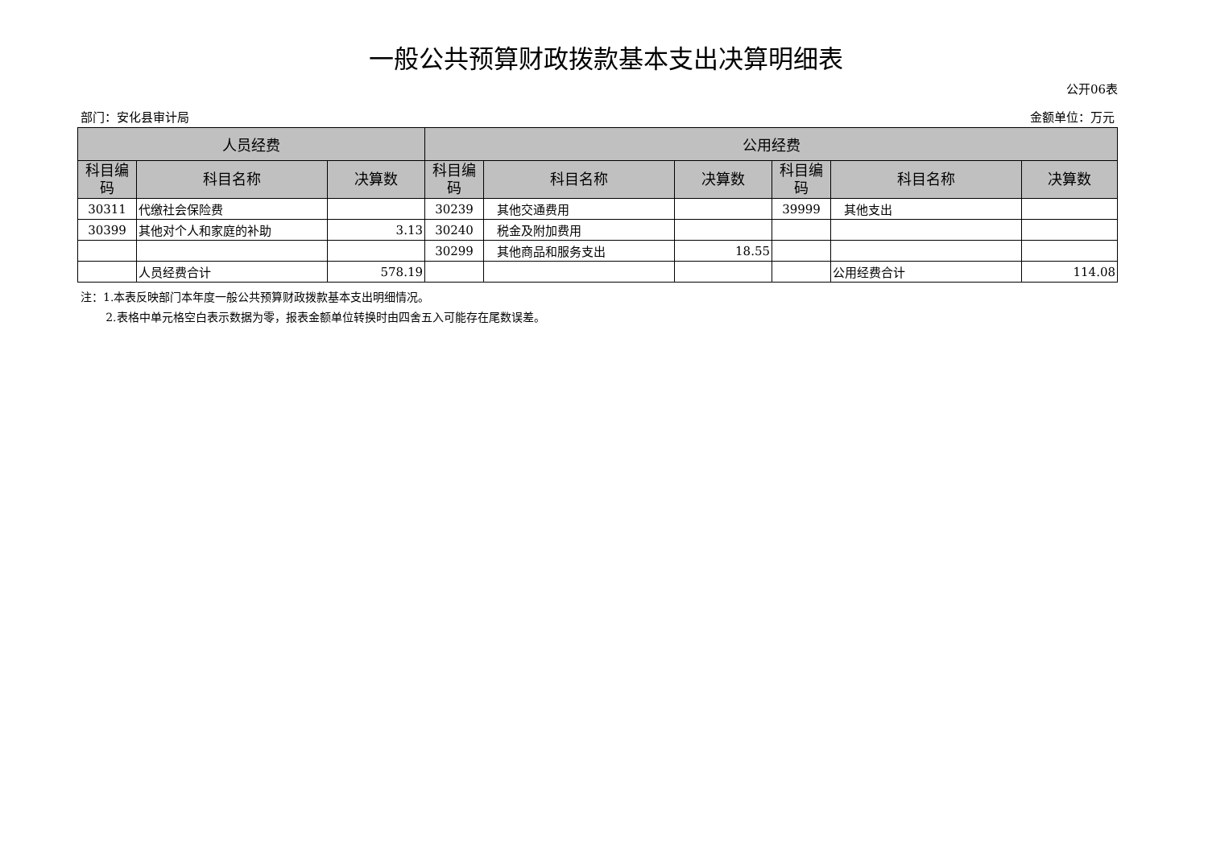一般公共预算财政拨款基本支出决算明细表
公开06表
部门：安化县审计局 金额单位：万元
| 人员经费 | | | 公用经费 | | | | | |
| --- | --- | --- | --- | --- | --- | --- | --- | --- |
| 科目编码 | 科目名称 | 决算数 | 科目编码 | 科目名称 | 决算数 | 科目编码 | 科目名称 | 决算数 |
| 30311 | 代缴社会保险费 | | 30239 | 其他交通费用 | | 39999 | 其他支出 | |
| 30399 | 其他对个人和家庭的补助 | 3.13 | 30240 | 税金及附加费用 | | | | |
| | | | 30299 | 其他商品和服务支出 | 18.55 | | | |
| | 人员经费合计 | 578.19 | | | | | 公用经费合计 | 114.08 |
注：1.本表反映部门本年度一般公共预算财政拨款基本支出明细情况。
2.表格中单元格空白表示数据为零，报表金额单位转换时由四舍五入可能存在尾数误差。